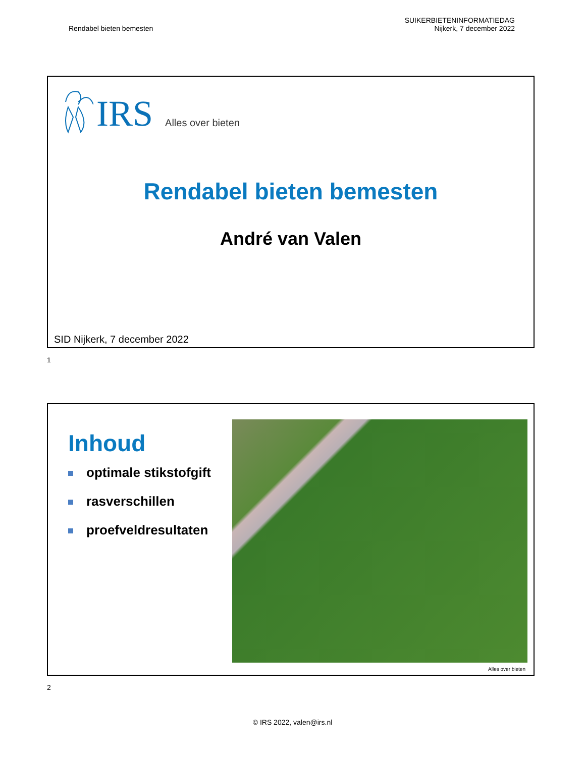Rendabel bieten bemesten
SUIKERBIETENINFORMATIEDAG
Nijkerk, 7 december 2022
IRS Alles over bieten
Rendabel bieten bemesten
André van Valen
SID Nijkerk, 7 december 2022
1
Inhoud
optimale stikstofgift
rasverschillen
proefveldresultaten
Alles over bieten
2
© IRS 2022, valen@irs.nl